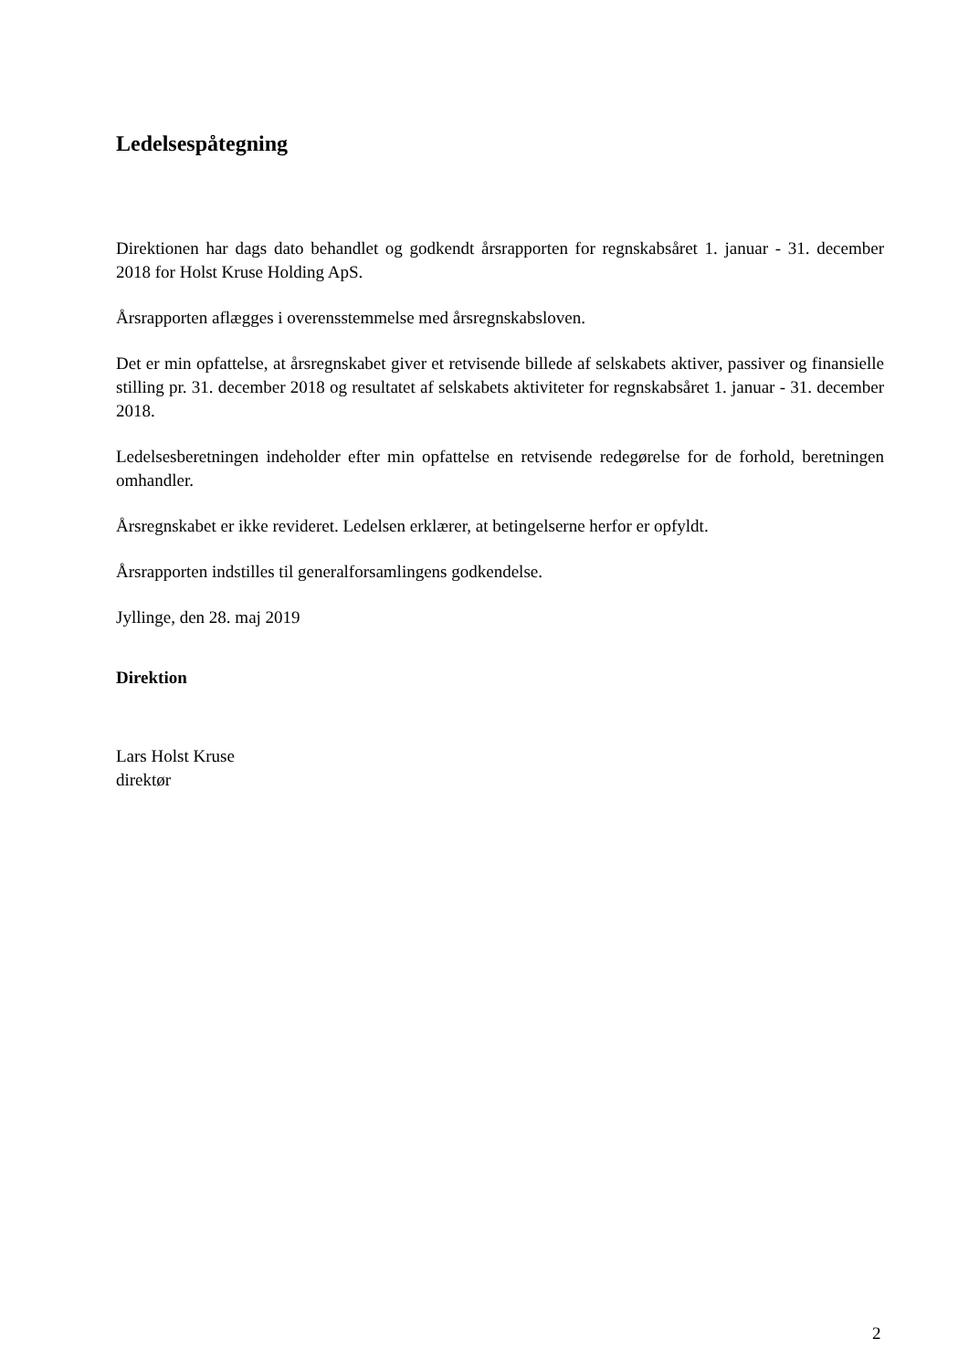Ledelsespåtegning
Direktionen har dags dato behandlet og godkendt årsrapporten for regnskabsåret 1. januar - 31. december 2018 for Holst Kruse Holding ApS.
Årsrapporten aflægges i overensstemmelse med årsregnskabsloven.
Det er min opfattelse, at årsregnskabet giver et retvisende billede af selskabets aktiver, passiver og finansielle stilling pr. 31. december 2018 og resultatet af selskabets aktiviteter for regnskabsåret 1. januar - 31. december 2018.
Ledelsesberetningen indeholder efter min opfattelse en retvisende redegørelse for de forhold, beretningen omhandler.
Årsregnskabet er ikke revideret. Ledelsen erklærer, at betingelserne herfor er opfyldt.
Årsrapporten indstilles til generalforsamlingens godkendelse.
Jyllinge, den 28. maj 2019
Direktion
Lars Holst Kruse
direktør
2